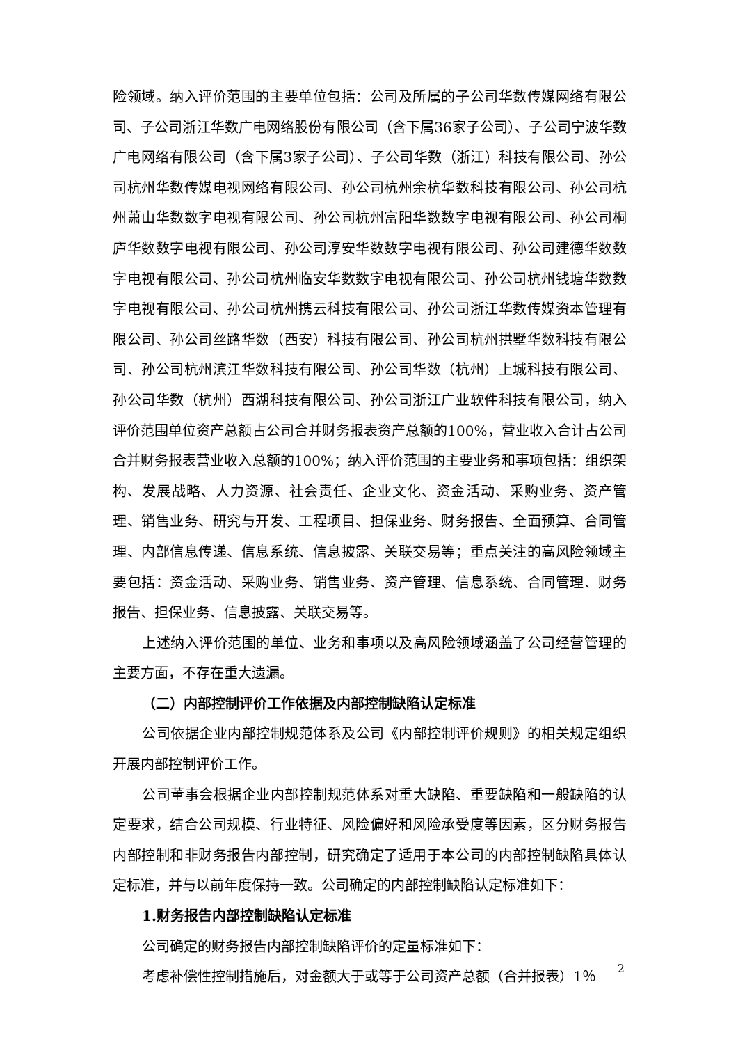险领域。纳入评价范围的主要单位包括：公司及所属的子公司华数传媒网络有限公司、子公司浙江华数广电网络股份有限公司（含下属36家子公司）、子公司宁波华数广电网络有限公司（含下属3家子公司）、子公司华数（浙江）科技有限公司、孙公司杭州华数传媒电视网络有限公司、孙公司杭州余杭华数科技有限公司、孙公司杭州萧山华数数字电视有限公司、孙公司杭州富阳华数数字电视有限公司、孙公司桐庐华数数字电视有限公司、孙公司淳安华数数字电视有限公司、孙公司建德华数数字电视有限公司、孙公司杭州临安华数数字电视有限公司、孙公司杭州钱塘华数数字电视有限公司、孙公司杭州携云科技有限公司、孙公司浙江华数传媒资本管理有限公司、孙公司丝路华数（西安）科技有限公司、孙公司杭州拱墅华数科技有限公司、孙公司杭州滨江华数科技有限公司、孙公司华数（杭州）上城科技有限公司、孙公司华数（杭州）西湖科技有限公司、孙公司浙江广业软件科技有限公司，纳入评价范围单位资产总额占公司合并财务报表资产总额的100%，营业收入合计占公司合并财务报表营业收入总额的100%；纳入评价范围的主要业务和事项包括：组织架构、发展战略、人力资源、社会责任、企业文化、资金活动、采购业务、资产管理、销售业务、研究与开发、工程项目、担保业务、财务报告、全面预算、合同管理、内部信息传递、信息系统、信息披露、关联交易等；重点关注的高风险领域主要包括：资金活动、采购业务、销售业务、资产管理、信息系统、合同管理、财务报告、担保业务、信息披露、关联交易等。
上述纳入评价范围的单位、业务和事项以及高风险领域涵盖了公司经营管理的主要方面，不存在重大遗漏。
（二）内部控制评价工作依据及内部控制缺陷认定标准
公司依据企业内部控制规范体系及公司《内部控制评价规则》的相关规定组织开展内部控制评价工作。
公司董事会根据企业内部控制规范体系对重大缺陷、重要缺陷和一般缺陷的认定要求，结合公司规模、行业特征、风险偏好和风险承受度等因素，区分财务报告内部控制和非财务报告内部控制，研究确定了适用于本公司的内部控制缺陷具体认定标准，并与以前年度保持一致。公司确定的内部控制缺陷认定标准如下：
1.财务报告内部控制缺陷认定标准
公司确定的财务报告内部控制缺陷评价的定量标准如下：
考虑补偿性控制措施后，对金额大于或等于公司资产总额（合并报表）1％
2